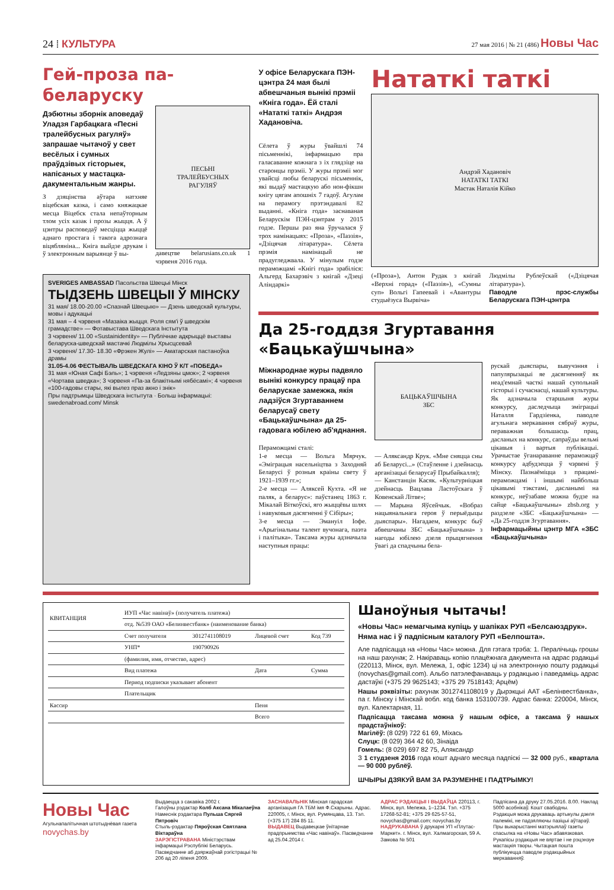24 ⁞ КУЛЬТУРА
27 мая 2016 | № 21 (486) Новы Час
Гей-проза па-беларуску
Дэбютны зборнік аповедаў Уладзя Гарбацкага «Песні тралейбусных рагуляў» запрашае чытачоў у свет весёлых і сумных праўдзівых гісторыек, напісаных у мастацка-дакументальным жанры.
З дзяцінства аўтара натхняе віцебская казка, і само княжацкае месца Віцебск стала непаўторным тлом усіх казак і прозы жыцця. А ў цэнтры расповедаў месціцца жыццё аднаго простага і такога адрознага віцяблянiна... Кніга выйдзе друкам і ў электронным варыянце ў вы-
ПЕСЬНІ
ТРАЛЕЙБУСНЫХ
РАГУЛЯЎ
давецтве belarusians.co.uk 1 чэрвеня 2016 года.
SVERIGES AMBASSAD Пасольства Швецыі Мінск
ТЫДЗЕНЬ ШВЕЦЫІ Ў МІНСКУ
31 мая/ 18.00-20.00 «Спазнай Швецыю» — Дзень шведскай культуры, мовы і адукацыі
31 мая – 4 чэрвеня «Мазаіка жыцця. Роля сям'і ў шведскім грамадстве» — Фотавыстава Шведскага Інстытута
3 чэрвеня/ 11.00 «Sustainidentity» — Публічнае адкрыццё выставы беларуска-шведскай мастачкі Людмілы Хрысцсевай
3 чэрвеня/ 17.30- 18.30 «Фрэкен Жулі» — Аматарская пастаноўка драмы
31.05-4.06 ФЕСТЫВАЛЬ ШВЕДСКАГА КІНО Ў К/Т «ПОБЕДА»
31 мая «Юная Сафі Бэль»; 1 чэрвеня «Ледзяны цмок»; 2 чэрвеня «Чортава шведка»; 3 чэрвеня «Па-за блакітнымі нябёсамі»; 4 чэрвеня «100-гадовы стары, які вылез праз акно і знік»
Пры падтрымцы Шведскага інстытута · Больш інфармацыі: swedenabroad.com/ Minsk
У офісе Беларускага ПЭН-цэнтра 24 мая былі абвешчаныя вынікі прэміі «Кніга года». Ёй сталі «Нататкі таткі» Андрэя Хадановіча.
Сёлета ў журы ўвайшлі 74 пісьменнікі, інфармацыю пра галасаванне кожнага з іх глядзіце на старонцы прэміі. У журы прэміі мог увайсці любы беларускі пісьменнік, які выдаў мастацкую або нон-фікшн кнігу цягам апошніх 7 гадоў. Агулам на перамогу прэтэндавалі 82 выданні. «Кніга года» заснаваная Беларускім ПЭН-цэнтрам у 2015 годзе. Першы раз яна ўручалася ў трох намінацыях: «Проза», «Паэзія», «Дзіцячая літаратура». Сёлета прэмія намінацый не прадугледжвала. У мінулым годзе пераможцамі «Кнігі года» зрабіліся: Альгерд Бахарэвіч з кнігай «Дзеці Аліндаркі»
Нататкі таткі
Андрэй Хадановіч
НАТАТКІ ТАТКІ
Мастак Наталія Кійко
(«Проза»), Антон Рудак з кнігай «Верхні горад» («Паэзія»), «Сумны суп» Вольгі Гапеевай і «Авантуры студыёзуса Вырвіча»
Людмілы Рублеўскай («Дзіцячая літаратура»).
Паводле прэс-службы Беларускага ПЭН-цэнтра
Да 25-годдзя Згуртавання «Бацькаўшчына»
Міжнароднае журы падвяло вынікі конкурсу працаў пра беларускае замежжа, якія ладзіўся Згуртаваннем беларусаў свету «Бацькаўшчына» да 25-гадовага юбілею аб'яднання.
Пераможцамі сталі:
1-е месца — Вольга Мярчук. «Эміграцыя насельніцтва з Заходняй Беларусі ў розныя краіны свету ў 1921–1939 гг.»;
2-е месца — Аляксей Кухта. «Я не паляк, а беларус»: паўстанец 1863 г. Мікалай Віткоўскі, яго жыццёвы шлях і навуковыя дасягненні ў Сібіры»;
3-е месца — Эмануіл Іофе. «Арыгінальны талент вучонага, паэта і палітыка». Таксама журы адзначыла наступныя працы:
БАЦЬКАЎШЧЫНА
ЗБС
— Аляксандр Крук. «Мне сняцца сны аб Беларусі...» (Стаўленне і дзейнасць арганізацыі беларусаў Прыбайкалля);
— Канстанцін Касяк. «Культурніцкая дзейнасць Вацлава Ластоўскага ў Ковенскай Літве»;
— Марына Яўсейчык. «Вобраз нацыянальнага героя ў перыёдыцы дыяспары». Нагадаем, конкурс быў абвешчаны ЗБС «Бацькаўшчына» з нагоды юбілею дзеля прыцягнення ўвагі да спадчыны бела-
рускай дыяспары, вывучэння і папулярызацыі яе дасягненняў як неад'емнай часткі нашай супольнай гісторыі і сучаснасці, нашай культуры. Як адзначыла старшыня журы конкурсу, даследчыца эміграцыі Наталля Гардзіенка, паводле агульнага меркавання сябраў журы, пераважная большасць прац, дасланых на конкурс, сапраўды вельмі цікавыя і вартыя публікацыі. Урачыстае ўганараванне пераможцаў конкурсу адбудзецца ў чэрвені ў Мінску. Пазнаёміцца з працамі-пераможцамі і іншымі найбольш цікавымі тэкстамі, дасланымі на конкурс, неўзабаве можна будзе на сайце «Бацькаўшчыны» zbsb.org у раздзеле «ЗБС «Бацькаўшчына» — «Да 25-годдзя Згуртавання».
Інфармацыйны цэнтр МГА «ЗБС «Бацькаўшчына»
| КВИТАНЦИЯ | ИУП «Час навінаў» (получатель платежа) | | | |
| | отд. №539 ОАО «Белинвестбанк» (наименование банка) | | | |
| | Счет получателя | 3012741108019 | Лицевой счет | Код 739 |
| | УНП* | 190790926 | | |
| | (фамилия, имя, отчество, адрес) | | | |
| | Вид платежа | | Дата | Сумма |
| | Период подписки указывает абонент | | | |
| | Плательщик | | | |
| Кассир | | | Пеня | |
| | | | Всего | |
Шаноўныя чытачы!
«Новы Час» немагчыма купіць у шапіках РУП «Белсаюздрук». Няма нас і ў падпісным каталогу РУП «Белпошта».
Але падпісацца на «Новы Час» можна. Для гэтага трэба: 1. Пералічыць грошы на наш рахунак; 2. Накіраваць копію плацёжнага дакумента на адрас рэдакцыі (220113, Мінск, вул. Мележа, 1, офіс 1234) ці на электронную пошту рэдакцыі (novychas@gmail.com). Альбо патэлефанаваць у рэдакцыю і паведаміць адрас дастаўкі (+375 29 9625143; +375 29 7518143; Арцём)
Нашы рэквізіты: рахунак 3012741108019 у Дырэкцыі ААТ «Белінвестбанка», па г. Мінску і Мінскай вобл. код банка 153100739. Адрас банка: 220004, Мінск, вул. Калектарная, 11.
Падпісацца таксама можна ў нашым офісе, а таксама ў нашых прадстаўнікоў:
Магілёў: (8 029) 722 61 69, Міхась
Слуцк: (8 029) 364 42 60, Зінаіда
Гомель: (8 029) 697 82 75, Аляксандр
З 1 студзеня 2016 года кошт аднаго месяца падпіскі — 32 000 руб., квартала — 90 000 рублёў.
ШЧЫРЫ ДЗЯКУЙ ВАМ ЗА РАЗУМЕННЕ І ПАДТРЫМКУ!
Новы Час
Агульнапалітычная штотыднёвая газета
novychas.by
Выдаецца з сакавіка 2002 г.
Галоўны рэдактар Колб Аксана Мікалаеўна
Намеснік рэдактара Пульша Сяргей Пятровіч
Стыль-рэдактар Пяроўская Святлана Віктараўна
ЗАРЭГІСТРАВАНА Міністэрствам інфармацыі Рэспублікі Беларусь. Пасведчанне аб дзяржаўнай рэгістрацыі № 206 ад 20 ліпеня 2009.
ЗАСНАВАЛЬНІК Мінская гарадская арганізацыя ГА ТБМ імя Ф.Скарыны. Адрас. 220005, г. Мінск, вул. Румянцава, 13. Тэл. (+375 17) 284 85 11.
ВЫДАВЕЦ Выдавецкае ўнітарнае прадпрыемства «Час навінаў». Пасведчанне ад 25.04.2014 г.
АДРАС РЭДАКЦЫІ І ВЫДАЎЦА 220113, г. Мінск, вул. Мележа, 1–1234. Тэл. +375 17268-52-81; +375 29 625-57-51, novychas@gmail.com; novychas.by
НАДРУКАВАНА ў друкарні УП «Плутас-Маркет». г. Мінск, вул. Халмагорская, 59 А. Замова № 501
Падпісана да друку 27.05.2016. 8.00. Наклад 5000 асобнікаў. Кошт свабодны.
Рэдакцыя можа друкаваць артыкулы дзеля палемікі, не падзяляючы пазіцыі аўтараў. Пры выкарыстанні матэрыялаў газеты спасылка на «Новы Час» абавязковая. Рукапісы рэдакцыя не вяртае і не рэцэнзуе мастацкія творы. Чытацкая пошта публікуецца паводле рэдакцыйных меркаванняў.